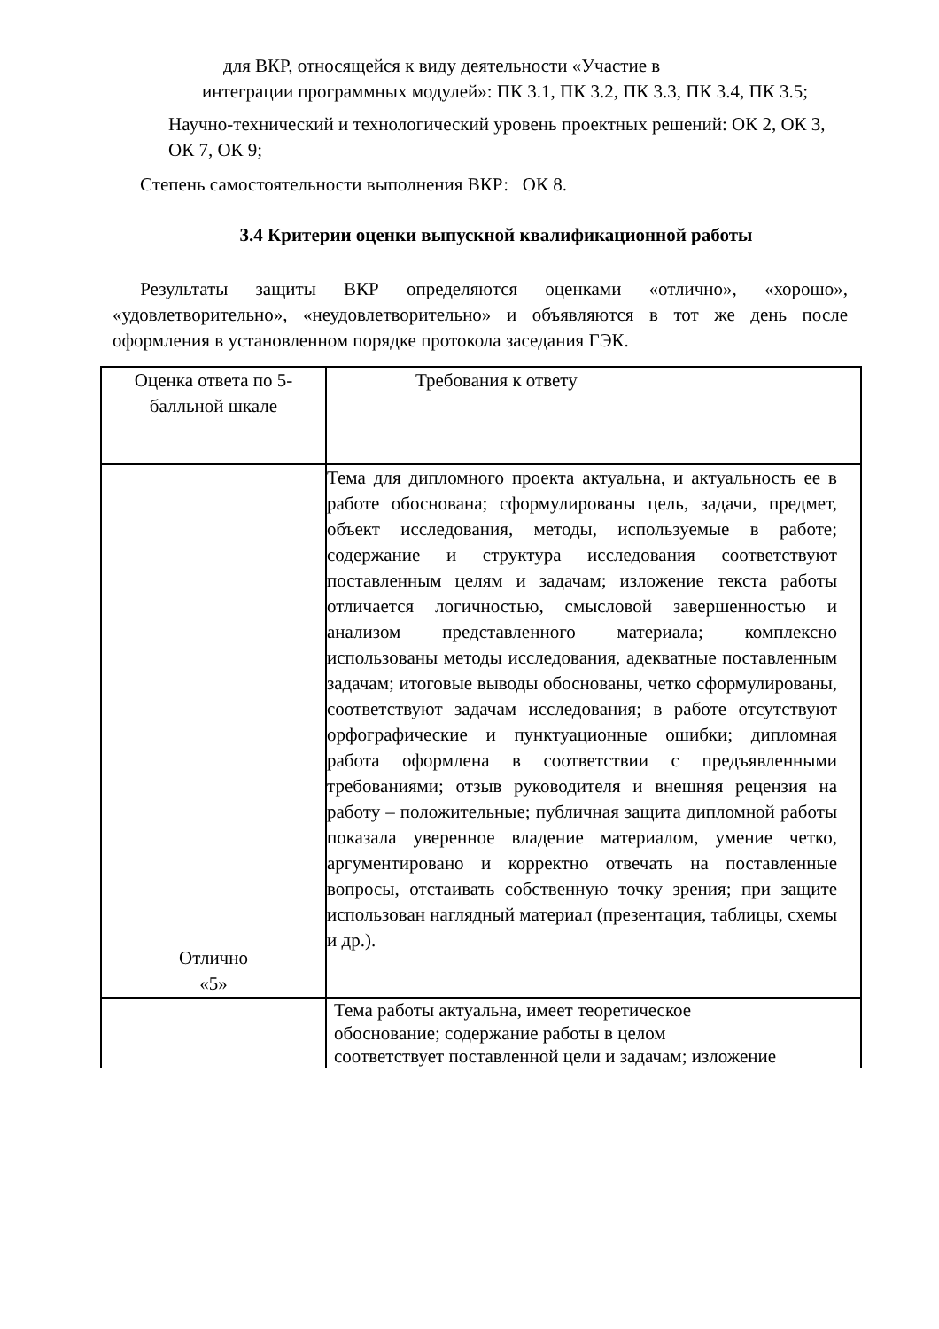для ВКР, относящейся к виду деятельности «Участие в
интеграции программных модулей»: ПК 3.1, ПК 3.2, ПК 3.3, ПК 3.4, ПК 3.5;
Научно-технический и технологический уровень проектных решений: ОК 2, ОК 3, ОК 7, ОК 9;
Степень самостоятельности выполнения ВКР: ОК 8.
3.4 Критерии оценки выпускной квалификационной работы
Результаты защиты ВКР определяются оценками «отлично», «хорошо», «удовлетворительно», «неудовлетворительно» и объявляются в тот же день после оформления в установленном порядке протокола заседания ГЭК.
| Оценка ответа по 5- балльной шкале | Требования к ответу |
| Отлично «5» | Тема для дипломного проекта актуальна, и актуальность ее в работе обоснована; сформулированы цель, задачи, предмет, объект исследования, методы, используемые в работе; содержание и структура исследования соответствуют поставленным целям и задачам; изложение текста работы отличается логичностью, смысловой завершенностью и анализом представленного материала; комплексно использованы методы исследования, адекватные поставленным задачам; итоговые выводы обоснованы, четко сформулированы, соответствуют задачам исследования; в работе отсутствуют орфографические и пунктуационные ошибки; дипломная работа оформлена в соответствии с предъявленными требованиями; отзыв руководителя и внешняя рецензия на работу – положительные; публичная защита дипломной работы показала уверенное владение материалом, умение четко, аргументировано и корректно отвечать на поставленные вопросы, отстаивать собственную точку зрения; при защите использован наглядный материал (презентация, таблицы, схемы и др.). |
| | Тема работы актуальна, имеет теоретическое обоснование; содержание работы в целом соответствует поставленной цели и задачам; изложение |